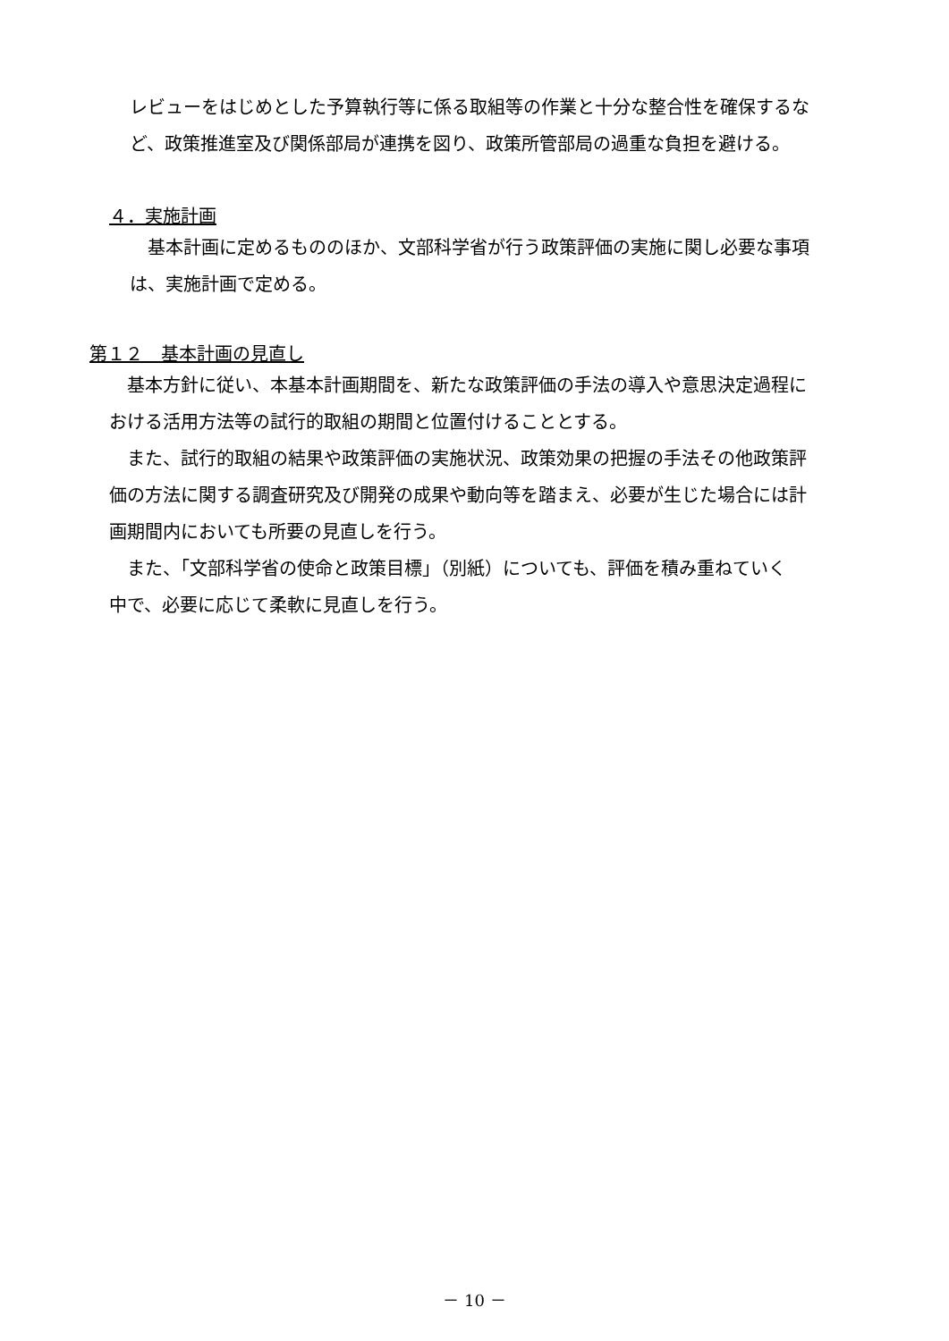レビューをはじめとした予算執行等に係る取組等の作業と十分な整合性を確保するな
ど、政策推進室及び関係部局が連携を図り、政策所管部局の過重な負担を避ける。
４．実施計画
　基本計画に定めるもののほか、文部科学省が行う政策評価の実施に関し必要な事項
は、実施計画で定める。
第１２　基本計画の見直し
　基本方針に従い、本基本計画期間を、新たな政策評価の手法の導入や意思決定過程に
おける活用方法等の試行的取組の期間と位置付けることとする。
　また、試行的取組の結果や政策評価の実施状況、政策効果の把握の手法その他政策評
価の方法に関する調査研究及び開発の成果や動向等を踏まえ、必要が生じた場合には計
画期間内においても所要の見直しを行う。
　また、「文部科学省の使命と政策目標」（別紙）についても、評価を積み重ねていく
中で、必要に応じて柔軟に見直しを行う。
－ 10 －